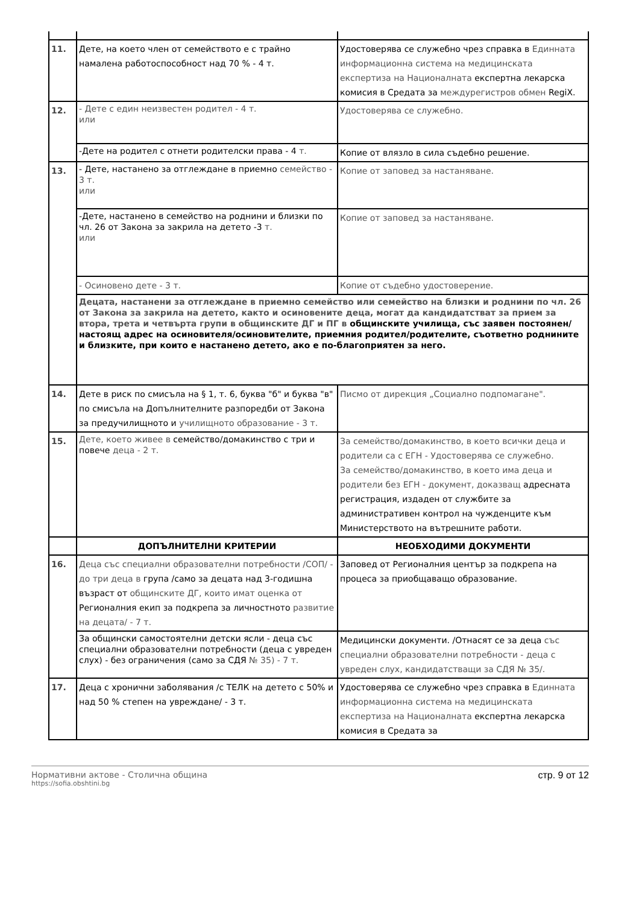| 11. | Дете, на което член от семейството е с трайно намалена работоспособност над 70 % - 4 т. | Удостоверява се служебно чрез справка в Единната информационна система на медицинската експертиза на Националната експертна лекарска комисия в Средата за междурегистров обмен RegiX. |
| 12. | - Дете с един неизвестен родител - 4 т. или | Удостоверява се служебно. |
| | -Дете на родител с отнети родителски права - 4 т. | Копие от влязло в сила съдебно решение. |
| 13. | - Дете, настанено за отглеждане в приемно семейство - 3 т. или | Копие от заповед за настаняване. |
| | -Дете, настанено в семейство на роднини и близки по чл. 26 от Закона за закрила на детето -3 т. или | Копие от заповед за настаняване. |
| | - Осиновено дете - 3 т. | Копие от съдебно удостоверение. |
| | Децата, настанени за отглеждане в приемно семейство или семейство на близки и роднини по чл. 26 от Закона за закрила на детето, както и осиновените деца, могат да кандидатстват за прием за втора, трета и четвърта групи в общинските ДГ и ПГ в общинските училища, със заявен постоянен/настоящ адрес на осиновителя/осиновителите, приемния родител/родителите, съответно роднините и близките, при които е настанено детето, ако е по-благоприятен за него. | |
| 14. | Дете в риск по смисъла на § 1, т. 6, буква "б" и буква "в" по смисъла на Допълнителните разпоредби от Закона за предучилищното и училищното образование - 3 т. | Писмо от дирекция „Социално подпомагане". |
| 15. | Дете, което живее в семейство/домакинство с три и повече деца - 2 т. | За семейство/домакинство, в което всички деца и родители са с ЕГН - Удостоверява се служебно. За семейство/домакинство, в което има деца и родители без ЕГН - документ, доказващ адресната регистрация, издаден от службите за административен контрол на чужденците към Министерството на вътрешните работи. |
| | ДОПЪЛНИТЕЛНИ КРИТЕРИИ | НЕОБХОДИМИ ДОКУМЕНТИ |
| 16. | Деца със специални образователни потребности /СОП/ - до три деца в група /само за децата над 3-годишна възраст от общинските ДГ, които имат оценка от Регионалния екип за подкрепа за личностното развитие на децата/ - 7 т. | Заповед от Регионалния център за подкрепа на процеса за приобщаващо образование. |
| | За общински самостоятелни детски ясли - деца със специални образователни потребности (деца с увреден слух) - без ограничения (само за СДЯ № 35) - 7 т. | Медицински документи. /Отнасят се за деца със специални образователни потребности - деца с увреден слух, кандидатстващи за СДЯ № 35/. |
| 17. | Деца с хронични заболявания /с ТЕЛК на детето с 50% и над 50 % степен на увреждане/ - 3 т. | Удостоверява се служебно чрез справка в Единната информационна система на медицинската експертиза на Националната експертна лекарска комисия в Средата за |
Нормативни актове - Столична община
https://sofia.obshtini.bg
стр. 9 от 12